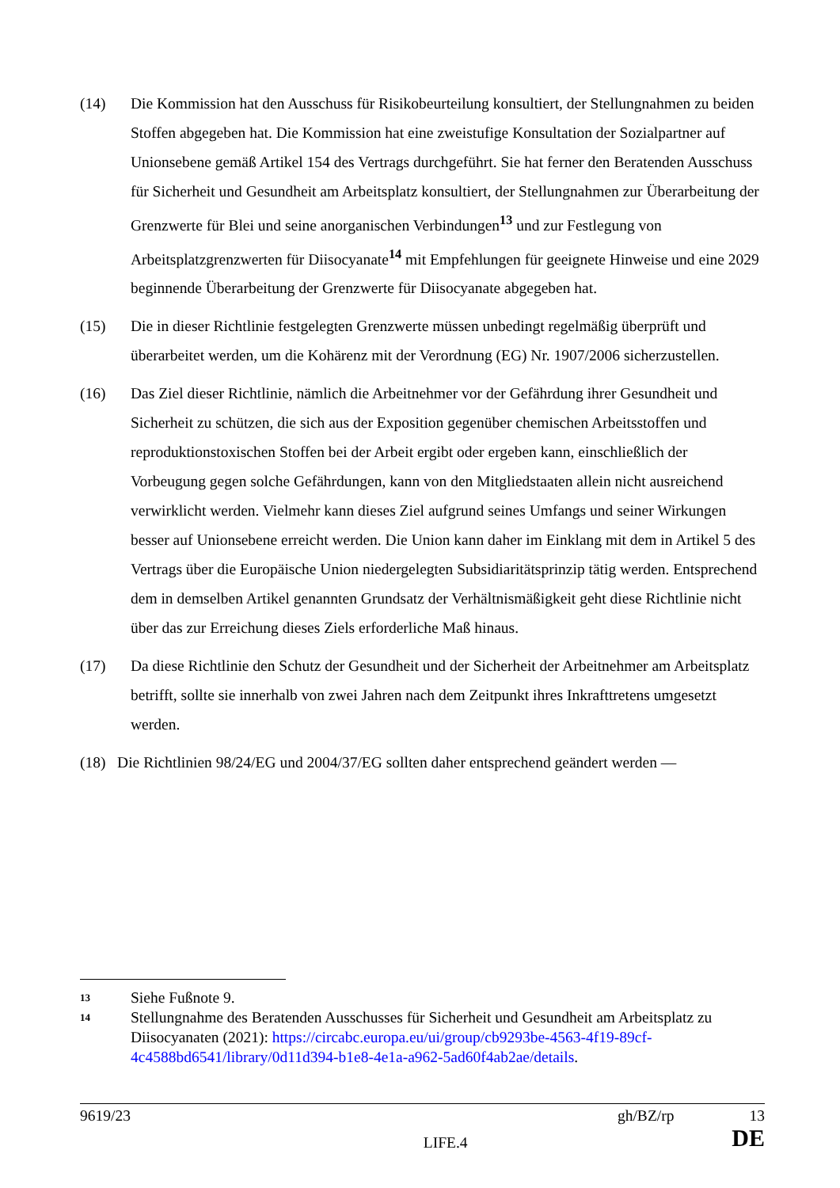(14) Die Kommission hat den Ausschuss für Risikobeurteilung konsultiert, der Stellungnahmen zu beiden Stoffen abgegeben hat. Die Kommission hat eine zweistufige Konsultation der Sozialpartner auf Unionsebene gemäß Artikel 154 des Vertrags durchgeführt. Sie hat ferner den Beratenden Ausschuss für Sicherheit und Gesundheit am Arbeitsplatz konsultiert, der Stellungnahmen zur Überarbeitung der Grenzwerte für Blei und seine anorganischen Verbindungen<sup>13</sup> und zur Festlegung von Arbeitsplatzgrenzwerten für Diisocyanate<sup>14</sup> mit Empfehlungen für geeignete Hinweise und eine 2029 beginnende Überarbeitung der Grenzwerte für Diisocyanate abgegeben hat.
(15) Die in dieser Richtlinie festgelegten Grenzwerte müssen unbedingt regelmäßig überprüft und überarbeitet werden, um die Kohärenz mit der Verordnung (EG) Nr. 1907/2006 sicherzustellen.
(16) Das Ziel dieser Richtlinie, nämlich die Arbeitnehmer vor der Gefährdung ihrer Gesundheit und Sicherheit zu schützen, die sich aus der Exposition gegenüber chemischen Arbeitsstoffen und reproduktionstoxischen Stoffen bei der Arbeit ergibt oder ergeben kann, einschließlich der Vorbeugung gegen solche Gefährdungen, kann von den Mitgliedstaaten allein nicht ausreichend verwirklicht werden. Vielmehr kann dieses Ziel aufgrund seines Umfangs und seiner Wirkungen besser auf Unionsebene erreicht werden. Die Union kann daher im Einklang mit dem in Artikel 5 des Vertrags über die Europäische Union niedergelegten Subsidiaritätsprinzip tätig werden. Entsprechend dem in demselben Artikel genannten Grundsatz der Verhältnismäßigkeit geht diese Richtlinie nicht über das zur Erreichung dieses Ziels erforderliche Maß hinaus.
(17) Da diese Richtlinie den Schutz der Gesundheit und der Sicherheit der Arbeitnehmer am Arbeitsplatz betrifft, sollte sie innerhalb von zwei Jahren nach dem Zeitpunkt ihres Inkrafttretens umgesetzt werden.
(18) Die Richtlinien 98/24/EG und 2004/37/EG sollten daher entsprechend geändert werden —
13
Siehe Fußnote 9.
14
Stellungnahme des Beratenden Ausschusses für Sicherheit und Gesundheit am Arbeitsplatz zu Diisocyanaten (2021): https://circabc.europa.eu/ui/group/cb9293be-4563-4f19-89cf-4c4588bd6541/library/0d11d394-b1e8-4e1a-a962-5ad60f4ab2ae/details.
9619/23 gh/BZ/rp 13
LIFE.4 DE